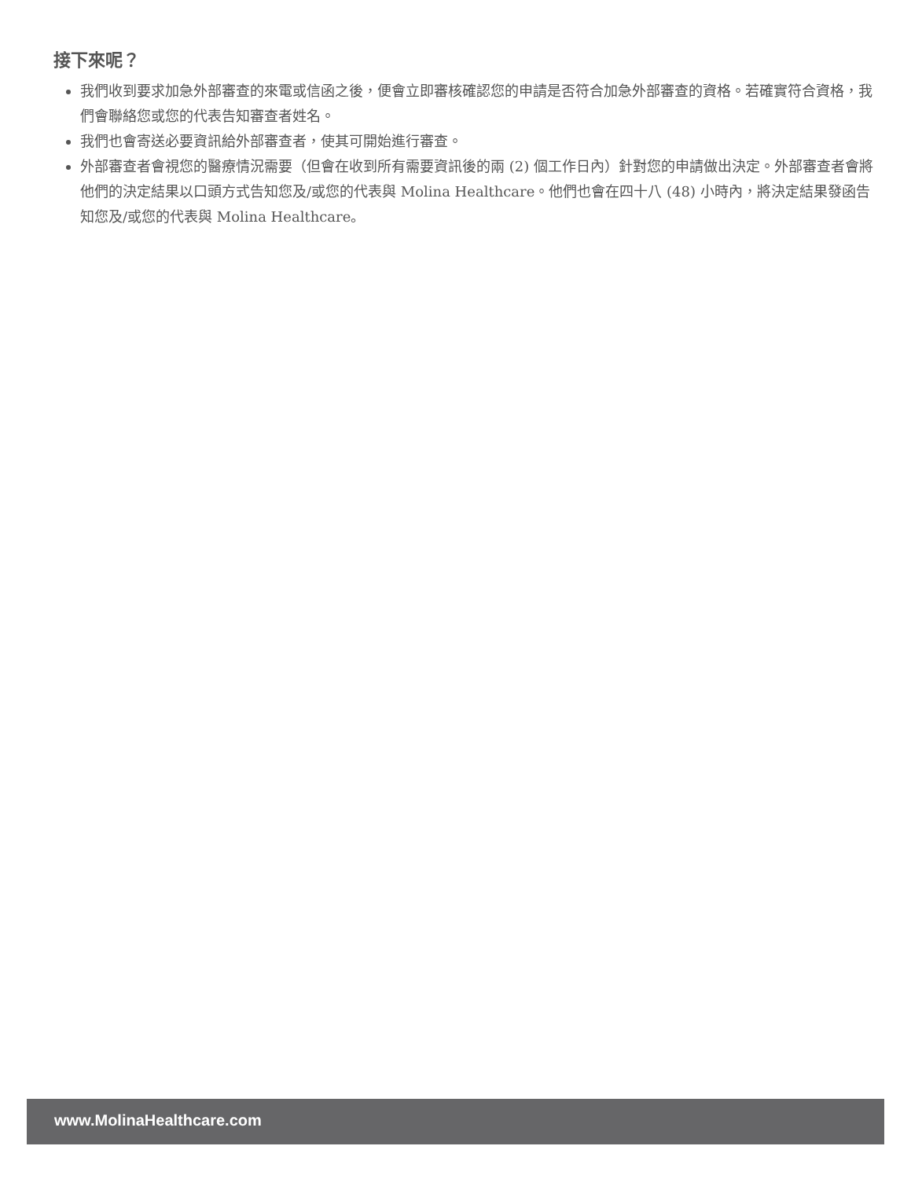接下來呢？
我們收到要求加急外部審查的來電或信函之後，便會立即審核確認您的申請是否符合加急外部審查的資格。若確實符合資格，我們會聯絡您或您的代表告知審查者姓名。
我們也會寄送必要資訊給外部審查者，使其可開始進行審查。
外部審查者會視您的醫療情況需要（但會在收到所有需要資訊後的兩 (2) 個工作日內）針對您的申請做出決定。外部審查者會將他們的決定結果以口頭方式告知您及/或您的代表與 Molina Healthcare。他們也會在四十八 (48) 小時內，將決定結果發函告知您及/或您的代表與 Molina Healthcare。
www.MolinaHealthcare.com